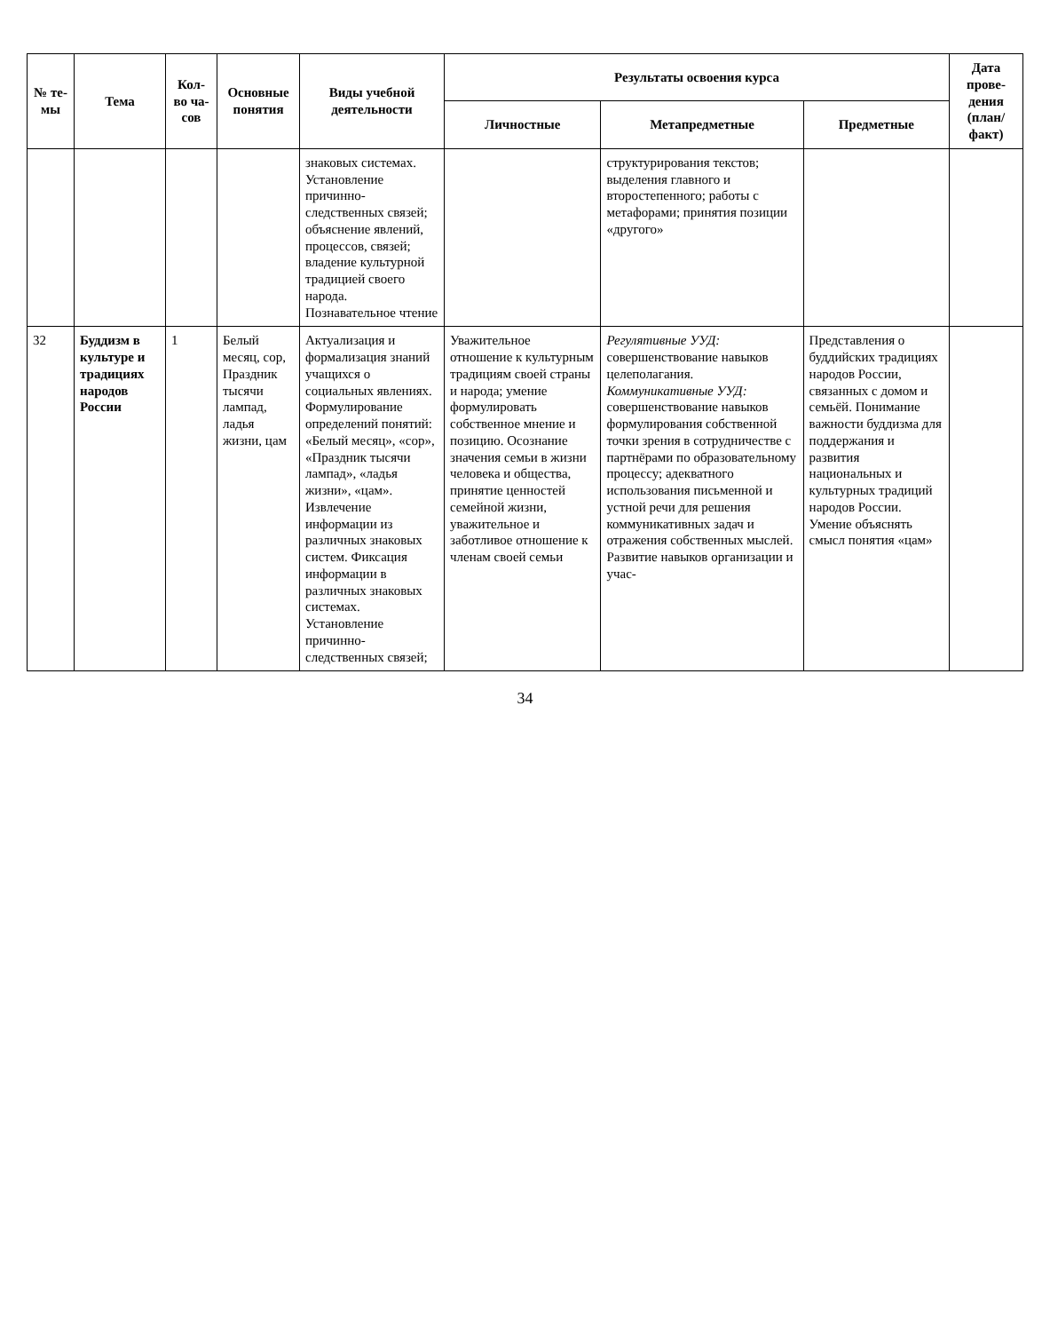| № те-мы | Тема | Кол-во ча-сов | Основные понятия | Виды учебной деятельности | Результаты освоения курса | | | Дата прове-дения (план/ факт) |
| --- | --- | --- | --- | --- | --- | --- | --- | --- |
| | | | | | Личностные | Метапредметные | Предметные | |
| | | | | знаковых системах. Установление причинно-следственных связей; объяснение явлений, процессов, связей; владение культурной традицией своего народа. Познавательное чтение | | структурирования текстов; выделения главного и второстепенного; работы с метафорами; принятия позиции «другого» | | |
| 32 | Буддизм в культуре и традициях народов России | 1 | Белый месяц, сор, Праздник тысячи лампад, ладья жизни, цам | Актуализация и формализация знаний учащихся о социальных явлениях. Формулирование определений понятий: «Белый месяц», «сор», «Праздник тысячи лампад», «ладья жизни», «цам». Извлечение информации из различных знаковых систем. Фиксация информации в различных знаковых системах. Установление причинно-следственных связей; | Уважительное отношение к культурным традициям своей страны и народа; умение формулировать собственное мнение и позицию. Осознание значения семьи в жизни человека и общества, принятие ценностей семейной жизни, уважительное и заботливое отношение к членам своей семьи | Регулятивные УУД: совершенствование навыков целеполагания. Коммуникативные УУД: совершенствование навыков формулирования собственной точки зрения в сотрудничестве с партнёрами по образовательному процессу; адекватного использования письменной и устной речи для решения коммуникативных задач и отражения собственных мыслей. Развитие навыков организации и учас- | Представления о буддийских традициях народов России, связанных с домом и семьёй. Понимание важности буддизма для поддержания и развития национальных и культурных традиций народов России. Умение объяснять смысл понятия «цам» | |
34